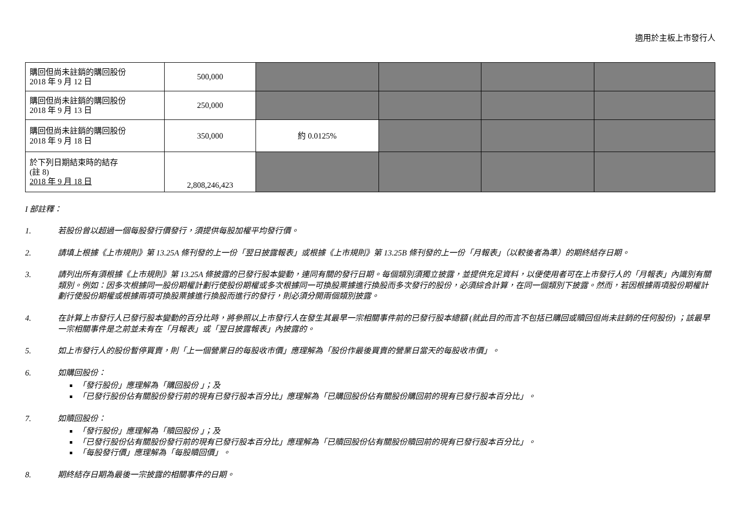適用於主板上市發行人
| 購回但尚未註銷的購回股份 2018 年 9 月 12 日 | 500,000 | | | | |
| 購回但尚未註銷的購回股份 2018 年 9 月 13 日 | 250,000 | | | | |
| 購回但尚未註銷的購回股份 2018 年 9 月 18 日 | 350,000 | 約 0.0125% | | | |
| 於下列日期結束時的結存 (註 8) 2018 年 9 月 18 日 | 2,808,246,423 | | | | |
I 部註釋：
1. 若股份曾以超過一個每股發行價發行，須提供每股加權平均發行價。
2. 請填上根據《上市規則》第 13.25A 條刊發的上一份「翌日披露報表」或根據《上市規則》第 13.25B 條刊發的上一份「月報表」（以較後者為準）的期終結存日期。
3. 請列出所有須根據《上市規則》第 13.25A 條披露的已發行股本變動，連同有關的發行日期。每個類別須獨立披露，並提供充足資料，以便使用者可在上市發行人的「月報表」內識別有關類別。例如：因多次根據同一股份期權計劃行使股份期權或多次根據同一可換股票據進行換股而多次發行的股份，必須綜合計算，在同一個類別下披露。然而，若因根據兩項股份期權計劃行使股份期權或根據兩項可換股票據進行換股而進行的發行，則必須分開兩個類別披露。
4. 在計算上市發行人已發行股本變動的百分比時，將參照以上市發行人在發生其最早一宗相關事件前的已發行股本總額 (就此目的而言不包括已購回或贖回但尚未註銷的任何股份) ；該最早一宗相關事件是之前並未有在「月報表」或「翌日披露報表」內披露的。
5. 如上市發行人的股份暫停買賣，則「上一個營業日的每股收市價」應理解為「股份作最後買賣的營業日當天的每股收市價」。
6. 如購回股份：
「發行股份」應理解為「購回股份 」；及
「已發行股份佔有關股份發行前的現有已發行股本百分比」應理解為「已購回股份佔有關股份購回前的現有已發行股本百分比」。
7. 如贖回股份：
「發行股份」應理解為「贖回股份 」；及
「已發行股份佔有關股份發行前的現有已發行股本百分比」應理解為「已贖回股份佔有關股份贖回前的現有已發行股本百分比」。
「每股發行價」應理解為「每股贖回價」。
8. 期終結存日期為最後一宗披露的相關事件的日期。